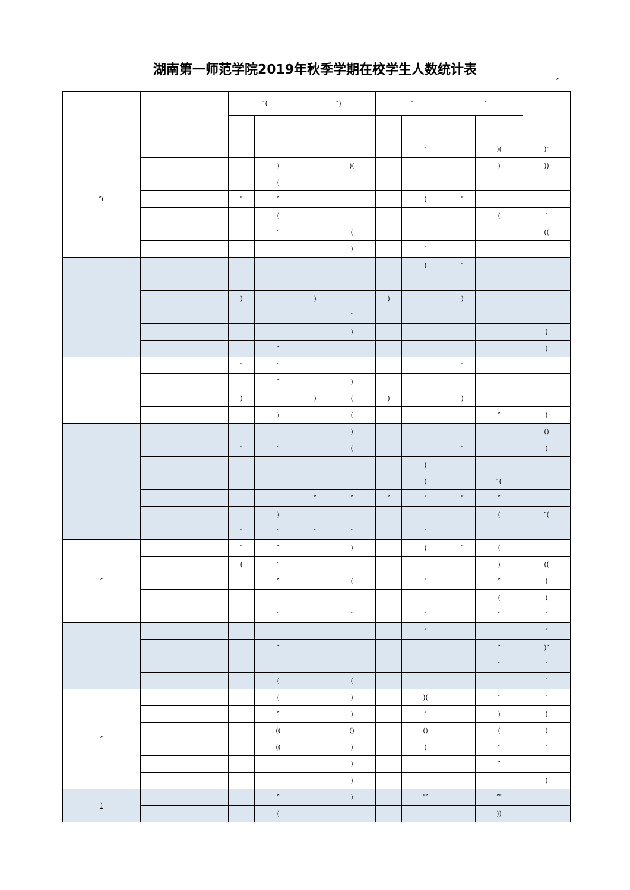湖南第一师范学院2019年秋季学期在校学生人数统计表
″
| | | ″( | | ″) | | ″ | | ″ | | |
| --- | --- | --- | --- | --- | --- | --- | --- | --- | --- | --- |
| ″( | | | | | | | ″ | | )( | )″ |
| | | | ) | | )( | | | | ) | )) |
| | | | ( | | | | | | | |
| | | ″ | ″ | | | | ) | ″ | | |
| | | | ( | | | | | | ( | ″ |
| | | | ″ | | ( | | | | | (( |
| | | | | | ) | | ″ | | | |
| | | | | | | | ( | ″ | | |
| | | ) | | ) | | ) | | ) | | |
| | | | | | ″ | | | | | |
| | | | | | ) | | | | | ( |
| | | | ″ | | | | | | | ( |
| | | ″ | ″ | | | | | ″ | | |
| | | | ″ | | ) | | | | | |
| | | ) | | ) | ( | ) | | ) | | |
| | | | ) | | ( | | | | ″ | ) |
| | | | | | ) | | | | | () |
| | | ″ | ″ | | ( | | | ″ | | ( |
| | | | | | | | ( | | | |
| | | | | | | | ) | | ″( | |
| | | | | ″ | ″ | ″ | ″ | ″ | ″ | |
| | | | ) | | | | | | ( | ″( |
| | | ″ | ″ | ″ | ″ | | ″ | | | |
| ″ | | ″ | ″ | | ) | | ( | ″ | ( | |
| | | ( | ″ | | | | | | ) | (( |
| | | | ″ | | ( | | ″ | | ″ | ) |
| | | | | | | | | | ( | ) |
| | | | ″ | | ″ | | ″ | | ″ | ″ |
| | | | | | | | ″ | | | ″ |
| | | | ″ | | | | | | ″ | )″ |
| | | | | | | | | | ″ | ″ |
| | | | ( | | ( | | | | | ″ |
| ″ | | | ( | | ) | | )( | | ″ | ″ |
| | | | ″ | | ) | | ″ | | ) | ( |
| | | | (( | | () | | () | | ( | ( |
| | | | (( | | ) | | ) | | ″ | ″ |
| | | | | | ) | | | | ″ | |
| | | | | | ) | | | | | ( |
| ) | | | ″ | | ) | | ″″ | | ″″ | |
| | | | ( | | | | | | )) | |